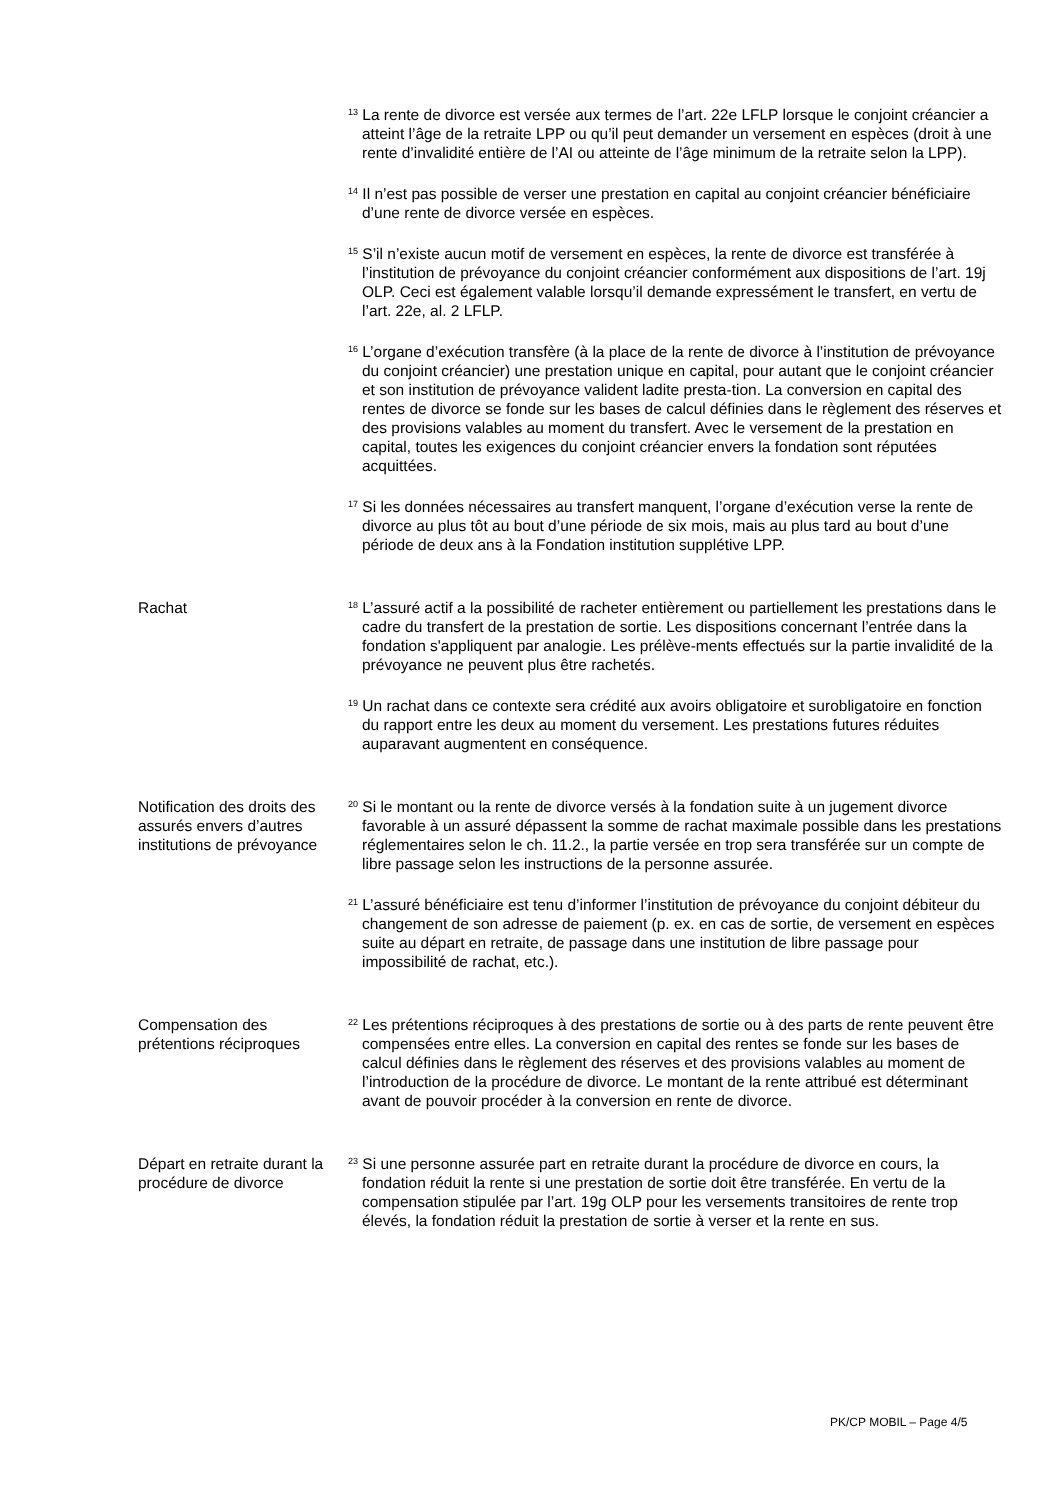<sup>13</sup> La rente de divorce est versée aux termes de l’art. 22e LFLP lorsque le conjoint créancier a atteint l’âge de la retraite LPP ou qu’il peut demander un versement en espèces (droit à une rente d’invalidité entière de l’AI ou atteinte de l’âge minimum de la retraite selon la LPP).
<sup>14</sup> Il n’est pas possible de verser une prestation en capital au conjoint créancier bénéficiaire d’une rente de divorce versée en espèces.
<sup>15</sup> S’il n’existe aucun motif de versement en espèces, la rente de divorce est transférée à l’institution de prévoyance du conjoint créancier conformément aux dispositions de l’art. 19j OLP. Ceci est également valable lorsqu’il demande expressément le transfert, en vertu de l’art. 22e, al. 2 LFLP.
<sup>16</sup> L’organe d’exécution transfère (à la place de la rente de divorce à l’institution de prévoyance du conjoint créancier) une prestation unique en capital, pour autant que le conjoint créancier et son institution de prévoyance valident ladite presta-tion. La conversion en capital des rentes de divorce se fonde sur les bases de calcul définies dans le règlement des réserves et des provisions valables au moment du transfert. Avec le versement de la prestation en capital, toutes les exigences du conjoint créancier envers la fondation sont réputées acquittées.
<sup>17</sup> Si les données nécessaires au transfert manquent, l’organe d’exécution verse la rente de divorce au plus tôt au bout d’une période de six mois, mais au plus tard au bout d’une période de deux ans à la Fondation institution supplétive LPP.
Rachat
<sup>18</sup> L’assuré actif a la possibilité de racheter entièrement ou partiellement les prestations dans le cadre du transfert de la prestation de sortie. Les dispositions concernant l’entrée dans la fondation s'appliquent par analogie. Les prélève-ments effectués sur la partie invalidité de la prévoyance ne peuvent plus être rachetés.
<sup>19</sup> Un rachat dans ce contexte sera crédité aux avoirs obligatoire et surobligatoire en fonction du rapport entre les deux au moment du versement. Les prestations futures réduites auparavant augmentent en conséquence.
Notification des droits des assurés envers d’autres institutions de prévoyance
<sup>20</sup> Si le montant ou la rente de divorce versés à la fondation suite à un jugement divorce favorable à un assuré dépassent la somme de rachat maximale possible dans les prestations réglementaires selon le ch. 11.2., la partie versée en trop sera transférée sur un compte de libre passage selon les instructions de la personne assurée.
<sup>21</sup> L’assuré bénéficiaire est tenu d’informer l’institution de prévoyance du conjoint débiteur du changement de son adresse de paiement (p. ex. en cas de sortie, de versement en espèces suite au départ en retraite, de passage dans une institution de libre passage pour impossibilité de rachat, etc.).
Compensation des prétentions réciproques
<sup>22</sup> Les prétentions réciproques à des prestations de sortie ou à des parts de rente peuvent être compensées entre elles. La conversion en capital des rentes se fonde sur les bases de calcul définies dans le règlement des réserves et des provisions valables au moment de l’introduction de la procédure de divorce. Le montant de la rente attribué est déterminant avant de pouvoir procéder à la conversion en rente de divorce.
Départ en retraite durant la procédure de divorce
<sup>23</sup> Si une personne assurée part en retraite durant la procédure de divorce en cours, la fondation réduit la rente si une prestation de sortie doit être transférée. En vertu de la compensation stipulée par l’art. 19g OLP pour les versements transitoires de rente trop élevés, la fondation réduit la prestation de sortie à verser et la rente en sus.
PK/CP MOBIL – Page 4/5